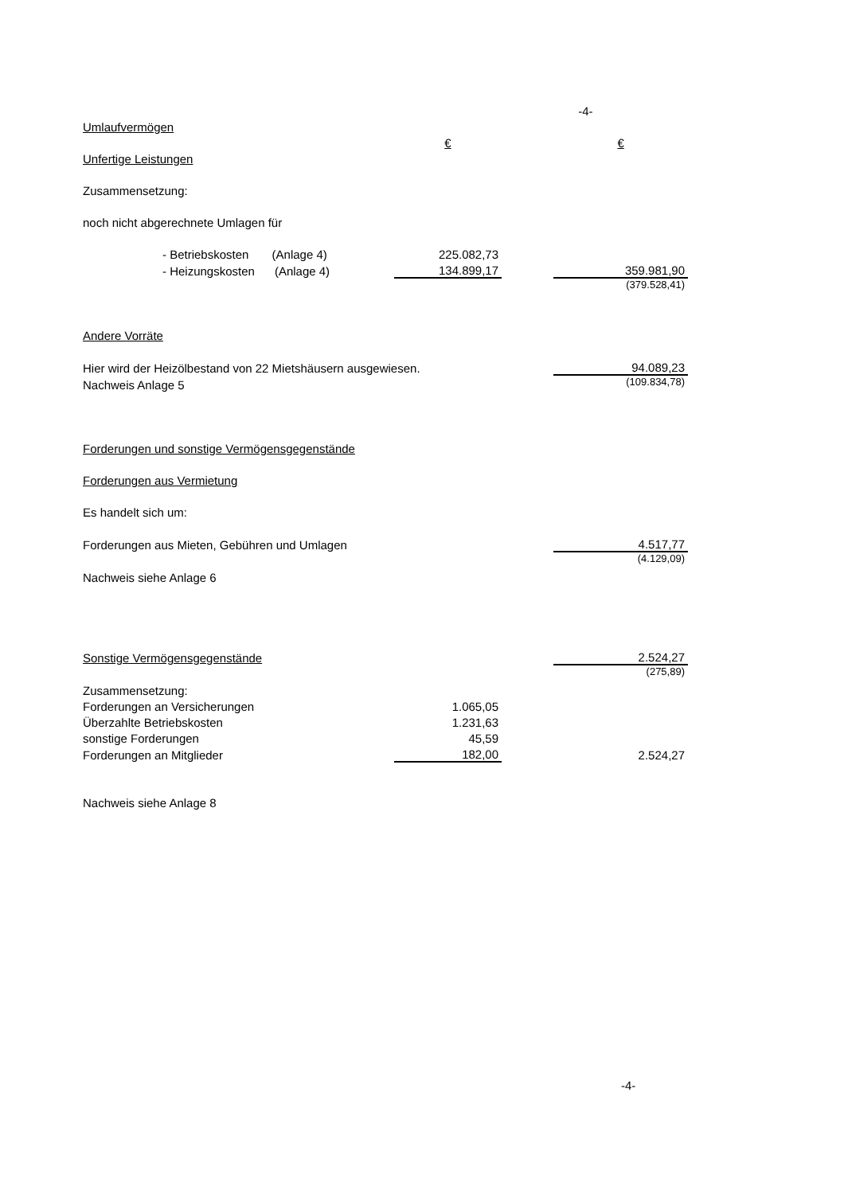| | | | -4- |
| Umlaufvermögen | | | |
| | € | | € |
| Unfertige Leistungen | | | |
| Zusammensetzung: | | | |
| noch nicht abgerechnete Umlagen für | | | |
| - Betriebskosten (Anlage 4) | 225.082,73 | | |
| - Heizungskosten (Anlage 4) | 134.899,17 | | 359.981,90 |
| | | | (379.528,41) |
| Andere Vorräte | | | |
| Hier wird der Heizölbestand von 22 Mietshäusern ausgewiesen. | | | 94.089,23 |
| Nachweis Anlage 5 | | | (109.834,78) |
| Forderungen und sonstige Vermögensgegenstände | | | |
| Forderungen aus Vermietung | | | |
| Es handelt sich um: | | | |
| Forderungen aus Mieten, Gebühren und Umlagen | | | 4.517,77 |
| | | | (4.129,09) |
| Nachweis siehe Anlage 6 | | | |
| Sonstige Vermögensgegenstände | | | 2.524,27 |
| | | | (275,89) |
| Zusammensetzung: | | | |
| Forderungen an Versicherungen | 1.065,05 | | |
| Überzahlte Betriebskosten | 1.231,63 | | |
| sonstige Forderungen | 45,59 | | |
| Forderungen an Mitglieder | 182,00 | | 2.524,27 |
| Nachweis siehe Anlage 8 | | | |
-4-